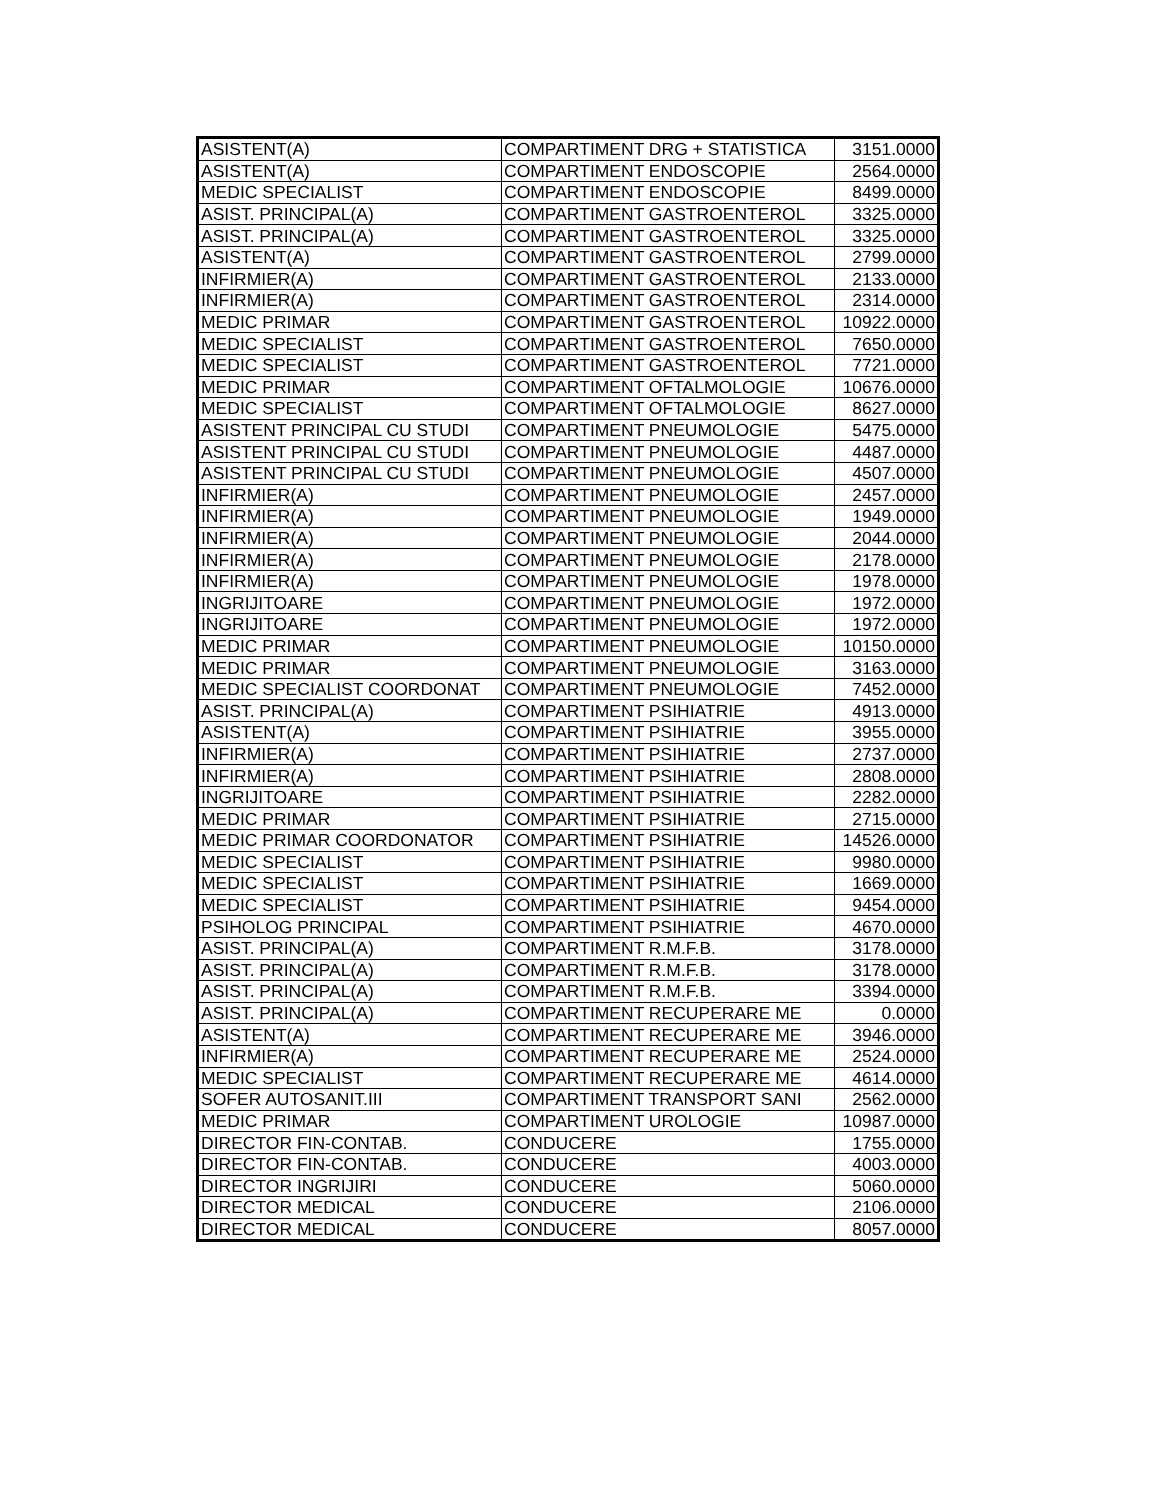| ASISTENT(A) | COMPARTIMENT DRG + STATISTICA | 3151.0000 |
| ASISTENT(A) | COMPARTIMENT ENDOSCOPIE | 2564.0000 |
| MEDIC SPECIALIST | COMPARTIMENT ENDOSCOPIE | 8499.0000 |
| ASIST. PRINCIPAL(A) | COMPARTIMENT GASTROENTEROL | 3325.0000 |
| ASIST. PRINCIPAL(A) | COMPARTIMENT GASTROENTEROL | 3325.0000 |
| ASISTENT(A) | COMPARTIMENT GASTROENTEROL | 2799.0000 |
| INFIRMIER(A) | COMPARTIMENT GASTROENTEROL | 2133.0000 |
| INFIRMIER(A) | COMPARTIMENT GASTROENTEROL | 2314.0000 |
| MEDIC PRIMAR | COMPARTIMENT GASTROENTEROL | 10922.0000 |
| MEDIC SPECIALIST | COMPARTIMENT GASTROENTEROL | 7650.0000 |
| MEDIC SPECIALIST | COMPARTIMENT GASTROENTEROL | 7721.0000 |
| MEDIC PRIMAR | COMPARTIMENT OFTALMOLOGIE | 10676.0000 |
| MEDIC SPECIALIST | COMPARTIMENT OFTALMOLOGIE | 8627.0000 |
| ASISTENT PRINCIPAL CU STUDI | COMPARTIMENT PNEUMOLOGIE | 5475.0000 |
| ASISTENT PRINCIPAL CU STUDI | COMPARTIMENT PNEUMOLOGIE | 4487.0000 |
| ASISTENT PRINCIPAL CU STUDI | COMPARTIMENT PNEUMOLOGIE | 4507.0000 |
| INFIRMIER(A) | COMPARTIMENT PNEUMOLOGIE | 2457.0000 |
| INFIRMIER(A) | COMPARTIMENT PNEUMOLOGIE | 1949.0000 |
| INFIRMIER(A) | COMPARTIMENT PNEUMOLOGIE | 2044.0000 |
| INFIRMIER(A) | COMPARTIMENT PNEUMOLOGIE | 2178.0000 |
| INFIRMIER(A) | COMPARTIMENT PNEUMOLOGIE | 1978.0000 |
| INGRIJITOARE | COMPARTIMENT PNEUMOLOGIE | 1972.0000 |
| INGRIJITOARE | COMPARTIMENT PNEUMOLOGIE | 1972.0000 |
| MEDIC PRIMAR | COMPARTIMENT PNEUMOLOGIE | 10150.0000 |
| MEDIC PRIMAR | COMPARTIMENT PNEUMOLOGIE | 3163.0000 |
| MEDIC SPECIALIST COORDONAT | COMPARTIMENT PNEUMOLOGIE | 7452.0000 |
| ASIST. PRINCIPAL(A) | COMPARTIMENT PSIHIATRIE | 4913.0000 |
| ASISTENT(A) | COMPARTIMENT PSIHIATRIE | 3955.0000 |
| INFIRMIER(A) | COMPARTIMENT PSIHIATRIE | 2737.0000 |
| INFIRMIER(A) | COMPARTIMENT PSIHIATRIE | 2808.0000 |
| INGRIJITOARE | COMPARTIMENT PSIHIATRIE | 2282.0000 |
| MEDIC PRIMAR | COMPARTIMENT PSIHIATRIE | 2715.0000 |
| MEDIC PRIMAR COORDONATOR | COMPARTIMENT PSIHIATRIE | 14526.0000 |
| MEDIC SPECIALIST | COMPARTIMENT PSIHIATRIE | 9980.0000 |
| MEDIC SPECIALIST | COMPARTIMENT PSIHIATRIE | 1669.0000 |
| MEDIC SPECIALIST | COMPARTIMENT PSIHIATRIE | 9454.0000 |
| PSIHOLOG PRINCIPAL | COMPARTIMENT PSIHIATRIE | 4670.0000 |
| ASIST. PRINCIPAL(A) | COMPARTIMENT R.M.F.B. | 3178.0000 |
| ASIST. PRINCIPAL(A) | COMPARTIMENT R.M.F.B. | 3178.0000 |
| ASIST. PRINCIPAL(A) | COMPARTIMENT R.M.F.B. | 3394.0000 |
| ASIST. PRINCIPAL(A) | COMPARTIMENT RECUPERARE ME | 0.0000 |
| ASISTENT(A) | COMPARTIMENT RECUPERARE ME | 3946.0000 |
| INFIRMIER(A) | COMPARTIMENT RECUPERARE ME | 2524.0000 |
| MEDIC SPECIALIST | COMPARTIMENT RECUPERARE ME | 4614.0000 |
| SOFER AUTOSANIT.III | COMPARTIMENT TRANSPORT SANI | 2562.0000 |
| MEDIC PRIMAR | COMPARTIMENT UROLOGIE | 10987.0000 |
| DIRECTOR FIN-CONTAB. | CONDUCERE | 1755.0000 |
| DIRECTOR FIN-CONTAB. | CONDUCERE | 4003.0000 |
| DIRECTOR INGRIJIRI | CONDUCERE | 5060.0000 |
| DIRECTOR MEDICAL | CONDUCERE | 2106.0000 |
| DIRECTOR MEDICAL | CONDUCERE | 8057.0000 |